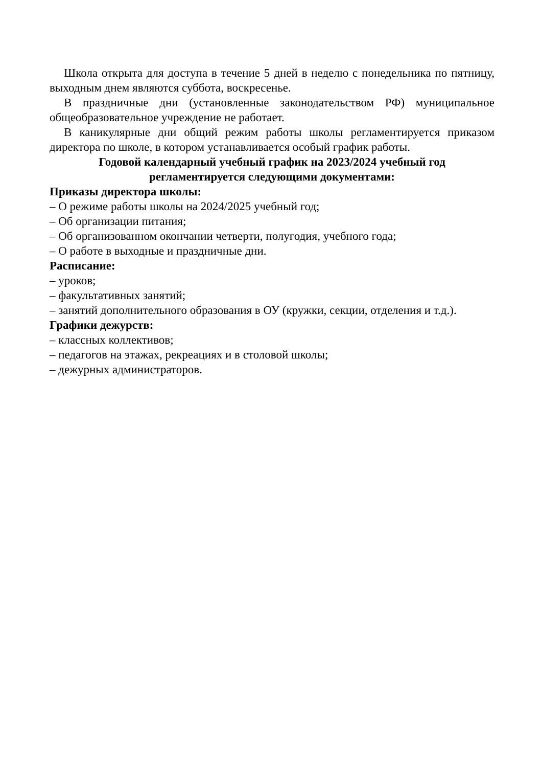Школа открыта для доступа в течение 5 дней в неделю с понедельника по пятницу, выходным днем являются суббота, воскресенье.
В праздничные дни (установленные законодательством РФ) муниципальное общеобразовательное учреждение не работает.
В каникулярные дни общий режим работы школы регламентируется приказом директора по школе, в котором устанавливается особый график работы.
Годовой календарный учебный график на 2023/2024 учебный год
регламентируется следующими документами:
Приказы директора школы:
– О режиме работы школы на 2024/2025 учебный год;
– Об организации питания;
– Об организованном окончании четверти, полугодия, учебного года;
– О работе в выходные и праздничные дни.
Расписание:
– уроков;
– факультативных занятий;
– занятий дополнительного образования в ОУ (кружки, секции, отделения и т.д.).
Графики дежурств:
– классных коллективов;
– педагогов на этажах, рекреациях и в столовой школы;
– дежурных администраторов.